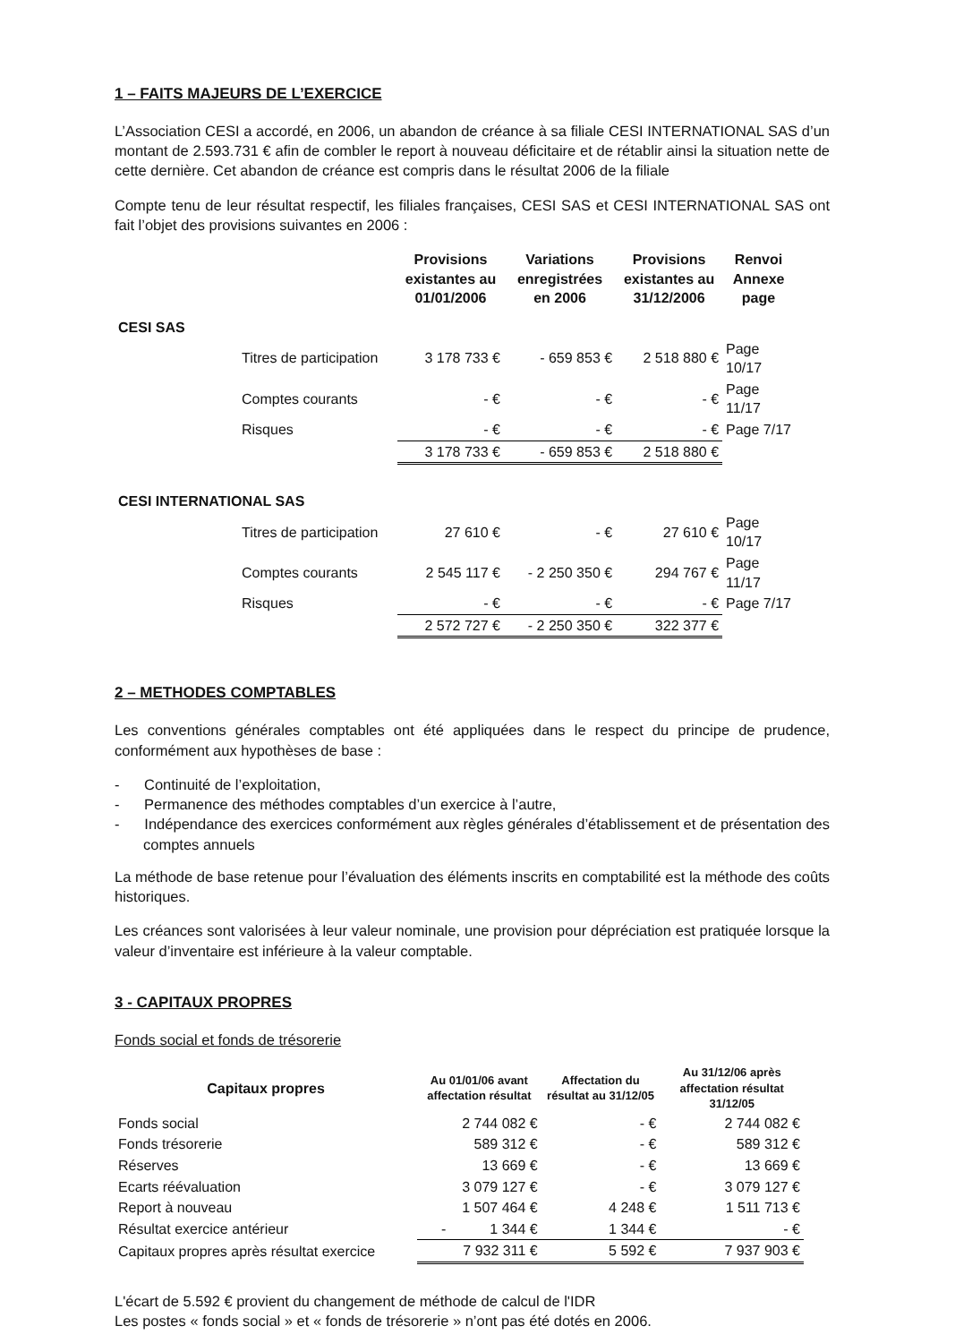1 – FAITS MAJEURS DE L’EXERCICE
L’Association CESI a accordé, en 2006, un abandon de créance à sa filiale CESI INTERNATIONAL SAS d’un montant de 2.593.731 € afin de combler le report à nouveau déficitaire et de rétablir ainsi la situation nette de cette dernière. Cet abandon de créance est compris dans le résultat 2006 de la filiale
Compte tenu de leur résultat respectif, les filiales françaises, CESI SAS et CESI INTERNATIONAL SAS ont fait l’objet des provisions suivantes en 2006 :
| | | Provisions existantes au 01/01/2006 | Variations enregistrées en 2006 | Provisions existantes au 31/12/2006 | Renvoi Annexe page |
| --- | --- | --- | --- | --- | --- |
| CESI SAS | | | | | |
| | Titres de participation | 3 178 733 € | - 659 853 € | 2 518 880 € | Page 10/17 |
| | Comptes courants | - € | - € | - € | Page 11/17 |
| | Risques | - € | - € | - € | Page 7/17 |
| | | 3 178 733 € | - 659 853 € | 2 518 880 € | |
| CESI INTERNATIONAL SAS | | | | | |
| | Titres de participation | 27 610 € | - € | 27 610 € | Page 10/17 |
| | Comptes courants | 2 545 117 € | - 2 250 350 € | 294 767 € | Page 11/17 |
| | Risques | - € | - € | - € | Page 7/17 |
| | | 2 572 727 € | - 2 250 350 € | 322 377 € | |
2 – METHODES COMPTABLES
Les conventions générales comptables ont été appliquées dans le respect du principe de prudence, conformément aux hypothèses de base :
- Continuité de l’exploitation,
- Permanence des méthodes comptables d’un exercice à l’autre,
- Indépendance des exercices conformément aux règles générales d’établissement et de présentation des comptes annuels
La méthode de base retenue pour l’évaluation des éléments inscrits en comptabilité est la méthode des coûts historiques.
Les créances sont valorisées à leur valeur nominale, une provision pour dépréciation est pratiquée lorsque la valeur d’inventaire est inférieure à la valeur comptable.
3 - CAPITAUX PROPRES
Fonds social et fonds de trésorerie
| Capitaux propres | Au 01/01/06 avant affectation résultat | Affectation du résultat au 31/12/05 | Au 31/12/06 après affectation résultat 31/12/05 |
| --- | --- | --- | --- |
| Fonds social | 2 744 082 € | - € | 2 744 082 € |
| Fonds trésorerie | 589 312 € | - € | 589 312 € |
| Réserves | 13 669 € | - € | 13 669 € |
| Ecarts réévaluation | 3 079 127 € | - € | 3 079 127 € |
| Report à nouveau | 1 507 464 € | 4 248 € | 1 511 713 € |
| Résultat exercice antérieur | - 1 344 € | 1 344 € | - € |
| Capitaux propres après résultat exercice | 7 932 311 € | 5 592 € | 7 937 903 € |
L'écart de 5.592 € provient du changement de méthode de calcul de l'IDR
Les postes « fonds social » et « fonds de trésorerie » n’ont pas été dotés en 2006.